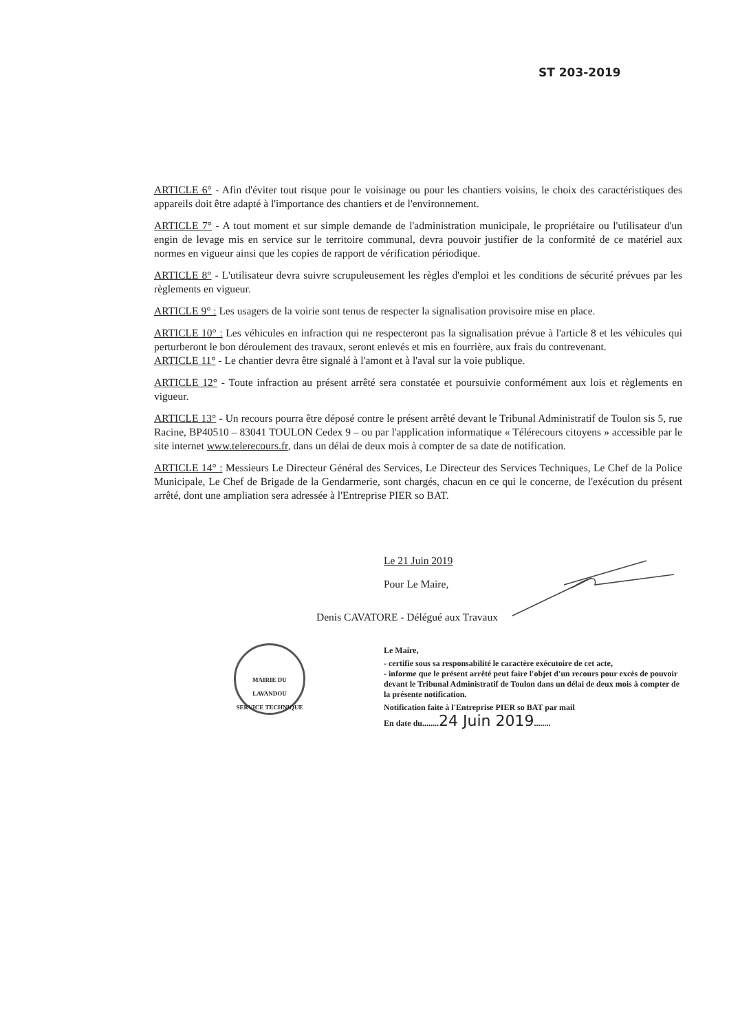ST 203-2019
ARTICLE 6° - Afin d'éviter tout risque pour le voisinage ou pour les chantiers voisins, le choix des caractéristiques des appareils doit être adapté à l'importance des chantiers et de l'environnement.
ARTICLE 7° - A tout moment et sur simple demande de l'administration municipale, le propriétaire ou l'utilisateur d'un engin de levage mis en service sur le territoire communal, devra pouvoir justifier de la conformité de ce matériel aux normes en vigueur ainsi que les copies de rapport de vérification périodique.
ARTICLE 8° - L'utilisateur devra suivre scrupuleusement les règles d'emploi et les conditions de sécurité prévues par les règlements en vigueur.
ARTICLE 9° : Les usagers de la voirie sont tenus de respecter la signalisation provisoire mise en place.
ARTICLE 10° : Les véhicules en infraction qui ne respecteront pas la signalisation prévue à l'article 8 et les véhicules qui perturberont le bon déroulement des travaux, seront enlevés et mis en fourrière, aux frais du contrevenant.
ARTICLE 11° - Le chantier devra être signalé à l'amont et à l'aval sur la voie publique.
ARTICLE 12° - Toute infraction au présent arrêté sera constatée et poursuivie conformément aux lois et règlements en vigueur.
ARTICLE 13° - Un recours pourra être déposé contre le présent arrêté devant le Tribunal Administratif de Toulon sis 5, rue Racine, BP40510 – 83041 TOULON Cedex 9 – ou par l'application informatique « Télérecours citoyens » accessible par le site internet www.telerecours.fr, dans un délai de deux mois à compter de sa date de notification.
ARTICLE 14° : Messieurs Le Directeur Général des Services, Le Directeur des Services Techniques, Le Chef de la Police Municipale, Le Chef de Brigade de la Gendarmerie, sont chargés, chacun en ce qui le concerne, de l'exécution du présent arrêté, dont une ampliation sera adressée à l'Entreprise PIER so BAT.
Le 21 Juin 2019
Pour Le Maire,
Denis CAVATORE - Délégué aux Travaux
MAIRIE DU LAVANDOU
SERVICE TECHNIQUE
Le Maire,
- certifie sous sa responsabilité le caractère exécutoire de cet acte,
- informe que le présent arrêté peut faire l'objet d'un recours pour excès de pouvoir devant le Tribunal Administratif de Toulon dans un délai de deux mois à compter de la présente notification.
Notification faite à l'Entreprise PIER so BAT par mail
En date du........24 Juin 2019........